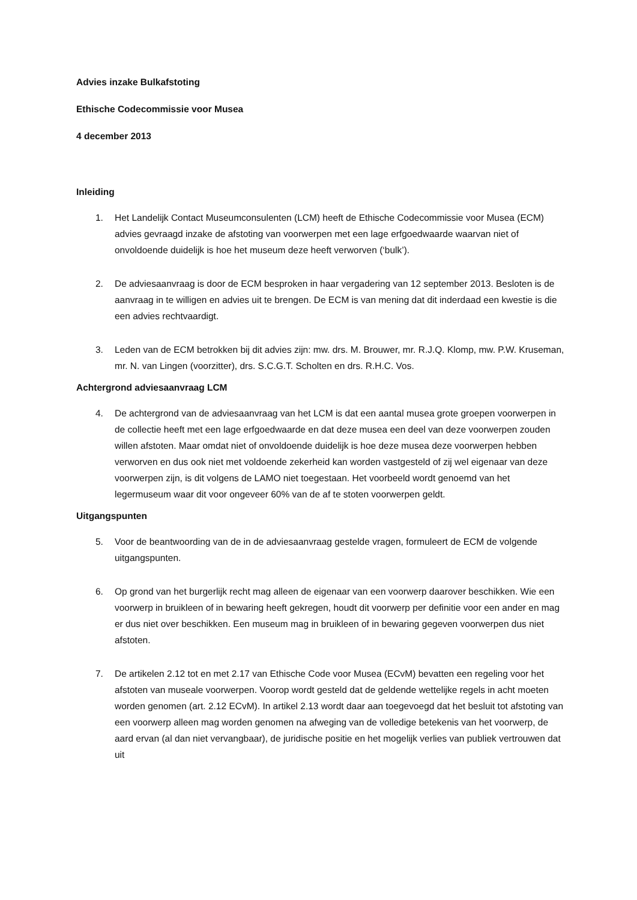Advies inzake Bulkafstoting
Ethische Codecommissie voor Musea
4 december 2013
Inleiding
1. Het Landelijk Contact Museumconsulenten (LCM) heeft de Ethische Codecommissie voor Musea (ECM) advies gevraagd inzake de afstoting van voorwerpen met een lage erfgoedwaarde waarvan niet of onvoldoende duidelijk is hoe het museum deze heeft verworven (‘bulk’).
2. De adviesaanvraag is door de ECM besproken in haar vergadering van 12 september 2013. Besloten is de aanvraag in te willigen en advies uit te brengen. De ECM is van mening dat dit inderdaad een kwestie is die een advies rechtvaardigt.
3. Leden van de ECM betrokken bij dit advies zijn: mw. drs. M. Brouwer, mr. R.J.Q. Klomp, mw. P.W. Kruseman, mr. N. van Lingen (voorzitter), drs. S.C.G.T. Scholten en drs. R.H.C. Vos.
Achtergrond adviesaanvraag LCM
4. De achtergrond van de adviesaanvraag van het LCM is dat een aantal musea grote groepen voorwerpen in de collectie heeft met een lage erfgoedwaarde en dat deze musea een deel van deze voorwerpen zouden willen afstoten. Maar omdat niet of onvoldoende duidelijk is hoe deze musea deze voorwerpen hebben verworven en dus ook niet met voldoende zekerheid kan worden vastgesteld of zij wel eigenaar van deze voorwerpen zijn, is dit volgens de LAMO niet toegestaan. Het voorbeeld wordt genoemd van het legermuseum waar dit voor ongeveer 60% van de af te stoten voorwerpen geldt.
Uitgangspunten
5. Voor de beantwoording van de in de adviesaanvraag gestelde vragen, formuleert de ECM de volgende uitgangspunten.
6. Op grond van het burgerlijk recht mag alleen de eigenaar van een voorwerp daarover beschikken. Wie een voorwerp in bruikleen of in bewaring heeft gekregen, houdt dit voorwerp per definitie voor een ander en mag er dus niet over beschikken. Een museum mag in bruikleen of in bewaring gegeven voorwerpen dus niet afstoten.
7. De artikelen 2.12 tot en met 2.17 van Ethische Code voor Musea (ECvM) bevatten een regeling voor het afstoten van museale voorwerpen. Voorop wordt gesteld dat de geldende wettelijke regels in acht moeten worden genomen (art. 2.12 ECvM). In artikel 2.13 wordt daar aan toegevoegd dat het besluit tot afstoting van een voorwerp alleen mag worden genomen na afweging van de volledige betekenis van het voorwerp, de aard ervan (al dan niet vervangbaar), de juridische positie en het mogelijk verlies van publiek vertrouwen dat uit